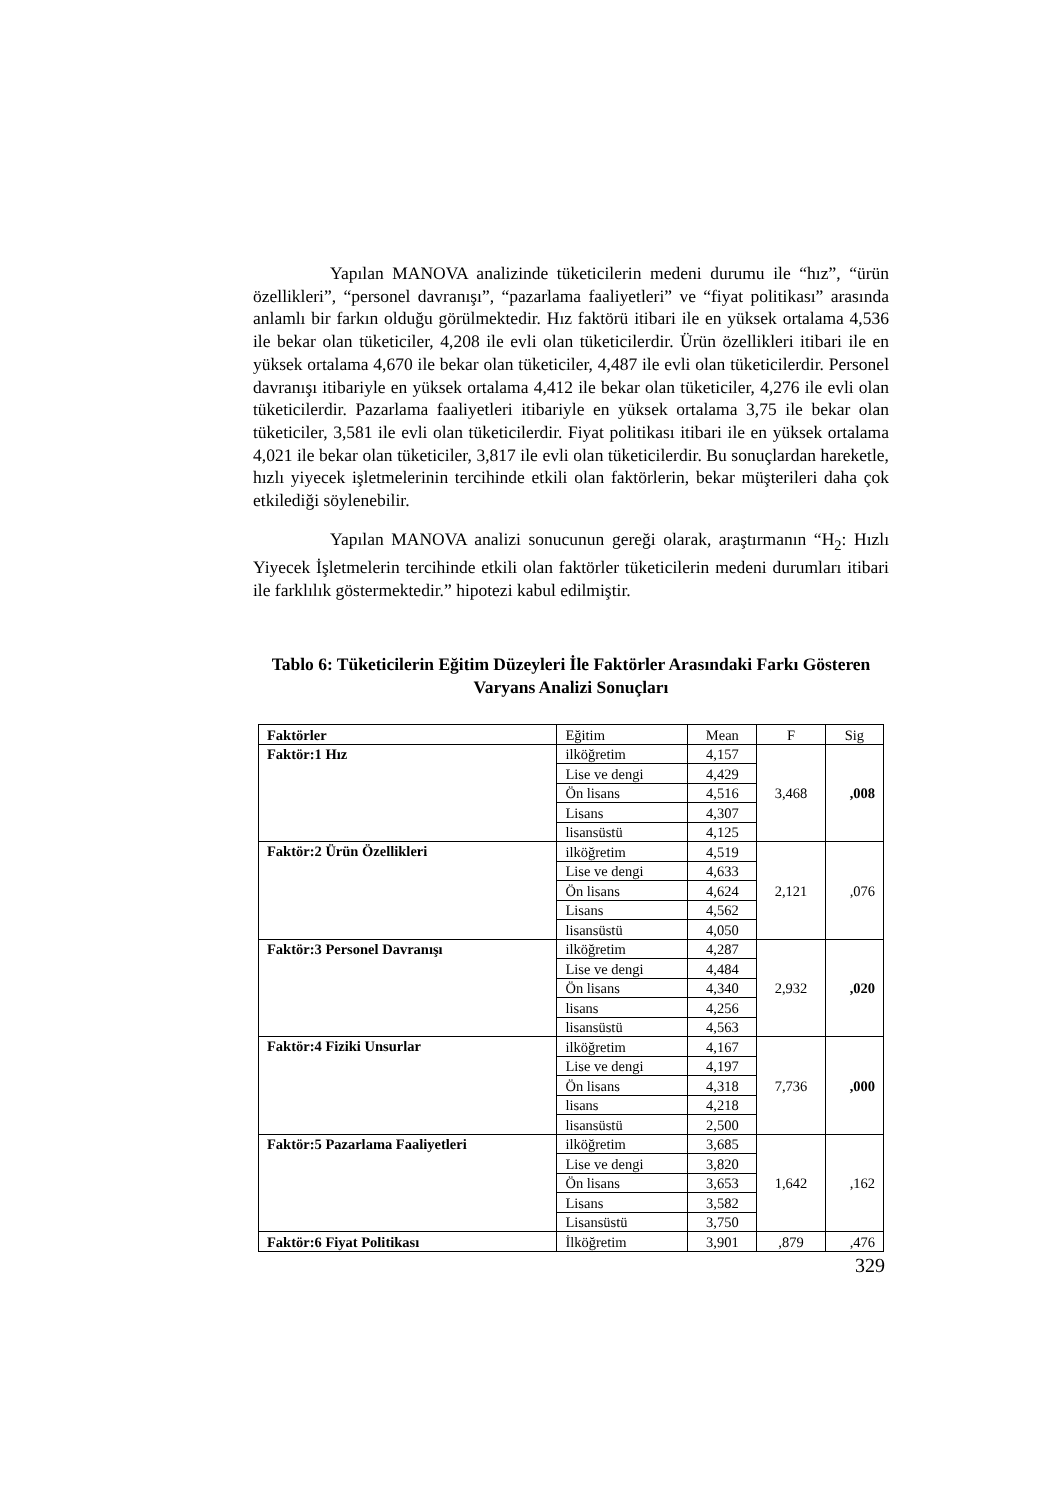Yapılan MANOVA analizinde tüketicilerin medeni durumu ile “hız”, “ürün özellikleri”, “personel davranışı”, “pazarlama faaliyetleri” ve “fiyat politikası” arasında anlamlı bir farkın olduğu görülmektedir. Hız faktörü itibari ile en yüksek ortalama 4,536 ile bekar olan tüketiciler, 4,208 ile evli olan tüketicilerdir. Ürün özellikleri itibari ile en yüksek ortalama 4,670 ile bekar olan tüketiciler, 4,487 ile evli olan tüketicilerdir. Personel davranışı itibariyle en yüksek ortalama 4,412 ile bekar olan tüketiciler, 4,276 ile evli olan tüketicilerdir. Pazarlama faaliyetleri itibariyle en yüksek ortalama 3,75 ile bekar olan tüketiciler, 3,581 ile evli olan tüketicilerdir. Fiyat politikası itibari ile en yüksek ortalama 4,021 ile bekar olan tüketiciler, 3,817 ile evli olan tüketicilerdir. Bu sonuçlardan hareketle, hızlı yiyecek işletmelerinin tercihinde etkili olan faktörlerin, bekar müşterileri daha çok etkilediği söylenebilir.
Yapılan MANOVA analizi sonucunun gereği olarak, araştırmanın “H<sub>2</sub>: Hızlı Yiyecek İşletmelerin tercihinde etkili olan faktörler tüketicilerin medeni durumları itibari ile farklılık göstermektedir.” hipotezi kabul edilmiştir.
Tablo 6: Tüketicilerin Eğitim Düzeyleri İle Faktörler Arasındaki Farkı Gösteren Varyans Analizi Sonuçları
| Faktörler | Eğitim | Mean | F | Sig |
| --- | --- | --- | --- | --- |
| Faktör:1 Hız | ilköğretim | 4,157 | 3,468 | ,008 |
| | Lise ve dengi | 4,429 | | |
| | Ön lisans | 4,516 | | |
| | Lisans | 4,307 | | |
| | lisansüstü | 4,125 | | |
| Faktör:2 Ürün Özellikleri | ilköğretim | 4,519 | 2,121 | ,076 |
| | Lise ve dengi | 4,633 | | |
| | Ön lisans | 4,624 | | |
| | Lisans | 4,562 | | |
| | lisansüstü | 4,050 | | |
| Faktör:3 Personel Davranışı | ilköğretim | 4,287 | 2,932 | ,020 |
| | Lise ve dengi | 4,484 | | |
| | Ön lisans | 4,340 | | |
| | lisans | 4,256 | | |
| | lisansüstü | 4,563 | | |
| Faktör:4 Fiziki Unsurlar | ilköğretim | 4,167 | 7,736 | ,000 |
| | Lise ve dengi | 4,197 | | |
| | Ön lisans | 4,318 | | |
| | lisans | 4,218 | | |
| | lisansüstü | 2,500 | | |
| Faktör:5 Pazarlama Faaliyetleri | ilköğretim | 3,685 | 1,642 | ,162 |
| | Lise ve dengi | 3,820 | | |
| | Ön lisans | 3,653 | | |
| | Lisans | 3,582 | | |
| | Lisansüstü | 3,750 | | |
| Faktör:6 Fiyat Politikası | İlköğretim | 3,901 | ,879 | ,476 |
329